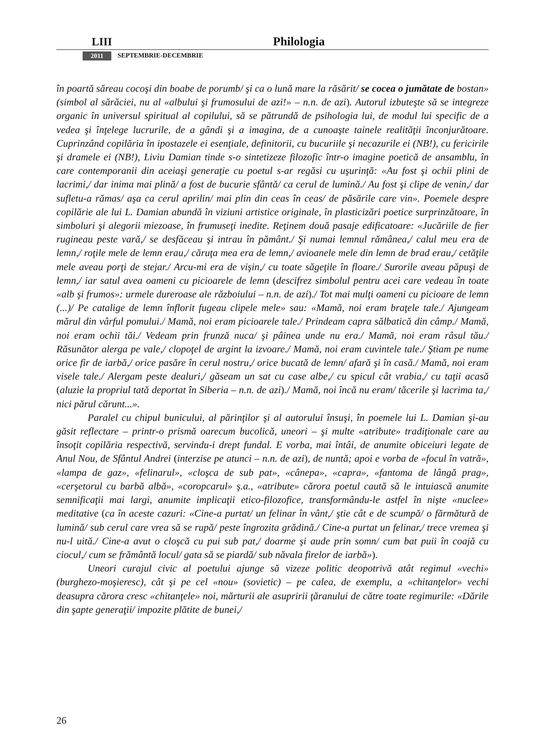LIII Philologia
2011 SEPTEMBRIE-DECEMBRIE
în poartă săreau cocoşi din boabe de porumb/ şi ca o lună mare la răsărit/ se cocea o jumătate de bostan» (simbol al sărăciei, nu al «albului şi frumosului de azi!» – n.n. de azi). Autorul izbuteşte să se integreze organic în universul spiritual al copilului, să se pătrundă de psihologia lui, de modul lui specific de a vedea şi înţelege lucrurile, de a gândi şi a imagina, de a cunoaşte tainele realităţii înconjurătoare. Cuprinzând copilăria în ipostazele ei esenţiale, definitorii, cu bucuriile şi necazurile ei (NB!), cu fericirile şi dramele ei (NB!), Liviu Damian tinde s-o sintetizeze filozofic într-o imagine poetică de ansamblu, în care contemporanii din aceiaşi generaţie cu poetul s-ar regăsi cu uşurinţă: «Au fost şi ochii plini de lacrimi,/ dar inima mai plină/ a fost de bucurie sfântă/ ca cerul de lumină./ Au fost şi clipe de venin,/ dar sufletu-a rămas/ aşa ca cerul aprilin/ mai plin din ceas în ceas/ de păsările care vin». Poemele despre copilărie ale lui L. Damian abundă în viziuni artistice originale, în plasticizări poetice surprinzătoare, în simboluri şi alegorii miezoase, în frumuseţi inedite. Reţinem două pasaje edificatoare: «Jucăriile de fier rugineau peste vară,/ se desfăceau şi intrau în pământ./ Şi numai lemnul rămânea,/ calul meu era de lemn,/ roţile mele de lemn erau,/ căruţa mea era de lemn,/ avioanele mele din lemn de brad erau,/ cetăţile mele aveau porţi de stejar./ Arcu-mi era de vişin,/ cu toate săgeţile în floare./ Surorile aveau păpuşi de lemn,/ iar satul avea oameni cu picioarele de lemn (descifrez simbolul pentru acei care vedeau în toate «alb şi frumos»: urmele dureroase ale războiului – n.n. de azi)./ Tot mai mulţi oameni cu picioare de lemn (...)/ Pe catalige de lemn înflorit fugeau clipele mele» sau: «Mamă, noi eram braţele tale./ Ajungeam mărul din vârful pomului./ Mamă, noi eram picioarele tale./ Prindeam capra sălbatică din câmp./ Mamă, noi eram ochii tăi./ Vedeam prin frunză nuca/ şi pâinea unde nu era./ Mamă, noi eram râsul tău./ Răsunător alerga pe vale,/ clopoţel de argint la izvoare./ Mamă, noi eram cuvintele tale./ Ştiam pe nume orice fir de iarbă,/ orice pasăre în cerul nostru,/ orice bucată de lemn/ afară şi în casă./ Mamă, noi eram visele tale./ Alergam peste dealuri,/ găseam un sat cu case albe,/ cu spicul cât vrabia,/ cu taţii acasă (aluzie la propriul tată deportat în Siberia – n.n. de azi)./ Mamă, noi încă nu eram/ tăcerile şi lacrima ta,/ nici părul cărunt...».
Paralel cu chipul bunicului, al părinţilor şi al autorului însuşi, în poemele lui L. Damian şi-au găsit reflectare – printr-o prismă oarecum bucolică, uneori – şi multe «atribute» tradiţionale care au însoţit copilăria respectivă, servindu-i drept fundal. E vorba, mai întâi, de anumite obiceiuri legate de Anul Nou, de Sfântul Andrei (interzise pe atunci – n.n. de azi), de nuntă; apoi e vorba de «focul în vatră», «lampa de gaz», «felinarul», «cloşca de sub pat», «cânepa», «capra», «fantoma de lângă prag», «cerşetorul cu barbă albă», «coropcarul» ş.a., «atribute» cărora poetul caută să le intuiască anumite semnificaţii mai largi, anumite implicaţii etico-filozofice, transformându-le astfel în nişte «nuclee» meditative (ca în aceste cazuri: «Cine-a purtat/ un felinar în vânt,/ ştie cât e de scumpă/ o fărmătură de lumină/ sub cerul care vrea să se rupă/ peste îngrozita grădină./ Cine-a purtat un felinar,/ trece vremea şi nu-l uită./ Cine-a avut o cloşcă cu pui sub pat,/ doarme şi aude prin somn/ cum bat puii în coajă cu ciocul,/ cum se frământă locul/ gata să se piardă/ sub năvala firelor de iarbă»).
Uneori curajul civic al poetului ajunge să vizeze politic deopotrivă atât regimul «vechi» (burghezo-moşieresc), cât şi pe cel «nou» (sovietic) – pe calea, de exemplu, a «chitanţelor» vechi deasupra cărora cresc «chitanţele» noi, mărturii ale asupririi ţăranului de către toate regimurile: «Dările din şapte generaţii/ impozite plătite de bunei,/
26